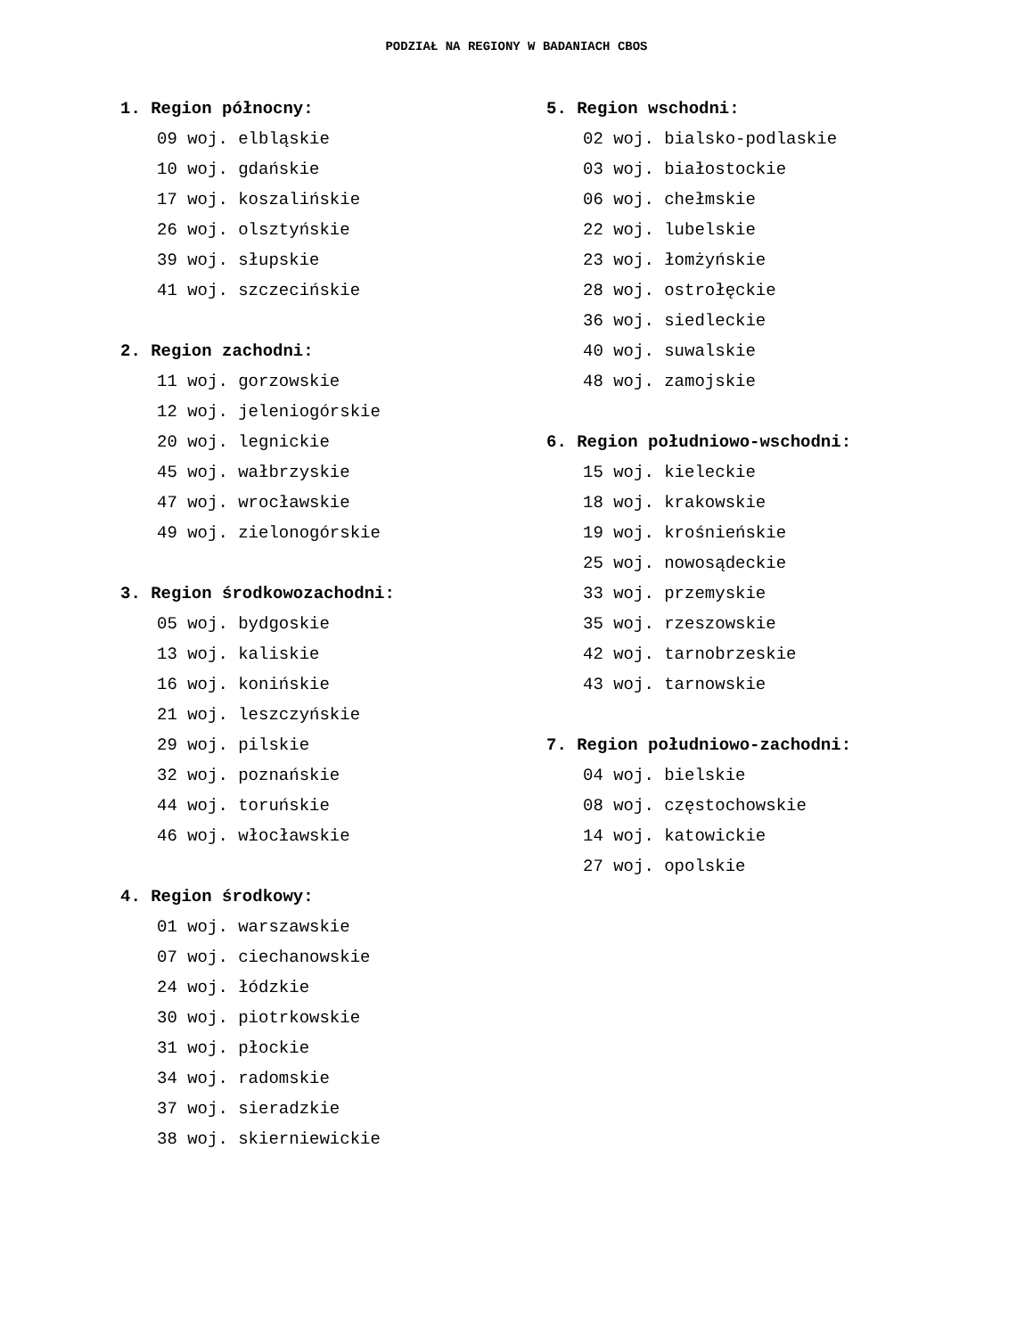PODZIAŁ NA REGIONY W BADANIACH CBOS
1. Region północny:
09 woj. elbląskie
10 woj. gdańskie
17 woj. koszalińskie
26 woj. olsztyńskie
39 woj. słupskie
41 woj. szczecińskie
2. Region zachodni:
11 woj. gorzowskie
12 woj. jeleniogórskie
20 woj. legnickie
45 woj. wałbrzyskie
47 woj. wrocławskie
49 woj. zielonogórskie
3. Region środkowozachodni:
05 woj. bydgoskie
13 woj. kaliskie
16 woj. konińskie
21 woj. leszczyńskie
29 woj. pilskie
32 woj. poznańskie
44 woj. toruńskie
46 woj. włocławskie
4. Region środkowy:
01 woj. warszawskie
07 woj. ciechanowskie
24 woj. łódzkie
30 woj. piotrkowskie
31 woj. płockie
34 woj. radomskie
37 woj. sieradzkie
38 woj. skierniewickie
5. Region wschodni:
02 woj. bialsko-podlaskie
03 woj. białostockie
06 woj. chełmskie
22 woj. lubelskie
23 woj. łomżyńskie
28 woj. ostrołęckie
36 woj. siedleckie
40 woj. suwalskie
48 woj. zamojskie
6. Region południowo-wschodni:
15 woj. kieleckie
18 woj. krakowskie
19 woj. krośnieńskie
25 woj. nowosądeckie
33 woj. przemyskie
35 woj. rzeszowskie
42 woj. tarnobrzeskie
43 woj. tarnowskie
7. Region południowo-zachodni:
04 woj. bielskie
08 woj. częstochowskie
14 woj. katowickie
27 woj. opolskie